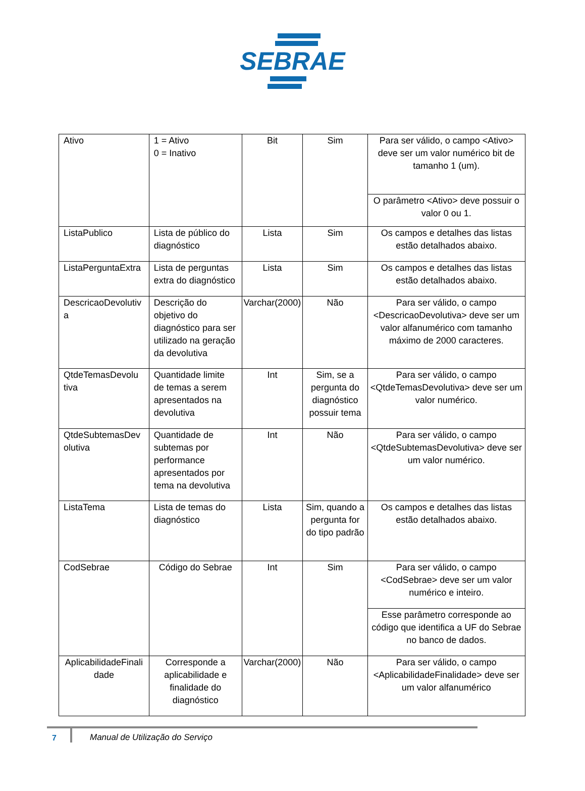SEBRAE
| Ativo | 1 = Ativo 0 = Inativo | Bit | Sim | Para ser válido, o campo <Ativo> deve ser um valor numérico bit de tamanho 1 (um). |
| | | | | O parâmetro <Ativo> deve possuir o valor 0 ou 1. |
| ListaPublico | Lista de público do diagnóstico | Lista | Sim | Os campos e detalhes das listas estão detalhados abaixo. |
| ListaPerguntaExtra | Lista de perguntas extra do diagnóstico | Lista | Sim | Os campos e detalhes das listas estão detalhados abaixo. |
| DescricaoDevolutiv a | Descrição do objetivo do diagnóstico para ser utilizado na geração da devolutiva | Varchar(2000) | Não | Para ser válido, o campo <DescricaoDevolutiva> deve ser um valor alfanumérico com tamanho máximo de 2000 caracteres. |
| QtdeTemasDevolu tiva | Quantidade limite de temas a serem apresentados na devolutiva | Int | Sim, se a pergunta do diagnóstico possuir tema | Para ser válido, o campo <QtdeTemasDevolutiva> deve ser um valor numérico. |
| QtdeSubtemasDev olutiva | Quantidade de subtemas por performance apresentados por tema na devolutiva | Int | Não | Para ser válido, o campo <QtdeSubtemasDevolutiva> deve ser um valor numérico. |
| ListaTema | Lista de temas do diagnóstico | Lista | Sim, quando a pergunta for do tipo padrão | Os campos e detalhes das listas estão detalhados abaixo. |
| CodSebrae | Código do Sebrae | Int | Sim | Para ser válido, o campo <CodSebrae> deve ser um valor numérico e inteiro. |
| | | | | Esse parâmetro corresponde ao código que identifica a UF do Sebrae no banco de dados. |
| AplicabilidadeFinali dade | Corresponde a aplicabilidade e finalidade do diagnóstico | Varchar(2000) | Não | Para ser válido, o campo <AplicabilidadeFinalidade> deve ser um valor alfanumérico |
7 Manual de Utilização do Serviço